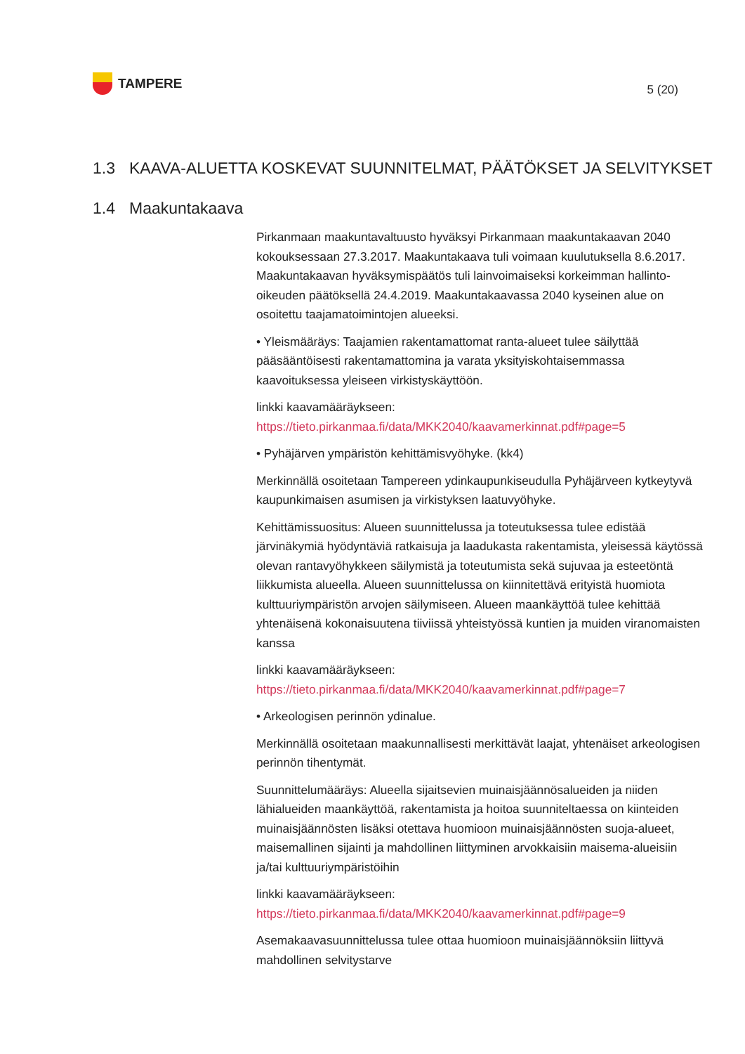TAMPERE
5 (20)
1.3 KAAVA-ALUETTA KOSKEVAT SUUNNITELMAT, PÄÄTÖKSET JA SELVITYKSET
1.4 Maakuntakaava
Pirkanmaan maakuntavaltuusto hyväksyi Pirkanmaan maakuntakaavan 2040 kokouksessaan 27.3.2017. Maakuntakaava tuli voimaan kuulutuksella 8.6.2017. Maakuntakaavan hyväksymispäätös tuli lainvoimaiseksi korkeimman hallinto-oikeuden päätöksellä 24.4.2019. Maakuntakaavassa 2040 kyseinen alue on osoitettu taajamatoimintojen alueeksi.
• Yleismääräys: Taajamien rakentamattomat ranta-alueet tulee säilyttää pääsääntöisesti rakentamattomina ja varata yksityiskohtaisemmassa kaavoituksessa yleiseen virkistyskäyttöön.
linkki kaavamääräykseen:
https://tieto.pirkanmaa.fi/data/MKK2040/kaavamerkinnat.pdf#page=5
• Pyhäjärven ympäristön kehittämisvyöhyke. (kk4)
Merkinnällä osoitetaan Tampereen ydinkaupunkiseudulla Pyhäjärveen kytkeytyvä kaupunkimaisen asumisen ja virkistyksen laatuvyöhyke.
Kehittämissuositus: Alueen suunnittelussa ja toteutuksessa tulee edistää järvinäkymiä hyödyntäviä ratkaisuja ja laadukasta rakentamista, yleisessä käytössä olevan rantavyöhykkeen säilymistä ja toteutumista sekä sujuvaa ja esteetöntä liikkumista alueella. Alueen suunnittelussa on kiinnitettävä erityistä huomiota kulttuuriympäristön arvojen säilymiseen. Alueen maankäyttöä tulee kehittää yhtenäisenä kokonaisuutena tiiviissä yhteistyössä kuntien ja muiden viranomaisten kanssa
linkki kaavamääräykseen:
https://tieto.pirkanmaa.fi/data/MKK2040/kaavamerkinnat.pdf#page=7
• Arkeologisen perinnön ydinalue.
Merkinnällä osoitetaan maakunnallisesti merkittävät laajat, yhtenäiset arkeologisen perinnön tihentymät.
Suunnittelumääräys: Alueella sijaitsevien muinaisjäännösalueiden ja niiden lähialueiden maankäyttöä, rakentamista ja hoitoa suunniteltaessa on kiinteiden muinaisjäännösten lisäksi otettava huomioon muinaisjäännösten suoja-alueet, maisemallinen sijainti ja mahdollinen liittyminen arvokkaisiin maisema-alueisiin ja/tai kulttuuriympäristöihin
linkki kaavamääräykseen:
https://tieto.pirkanmaa.fi/data/MKK2040/kaavamerkinnat.pdf#page=9
Asemakaavasuunnittelussa tulee ottaa huomioon muinaisjäännöksiin liittyvä mahdollinen selvitystarve